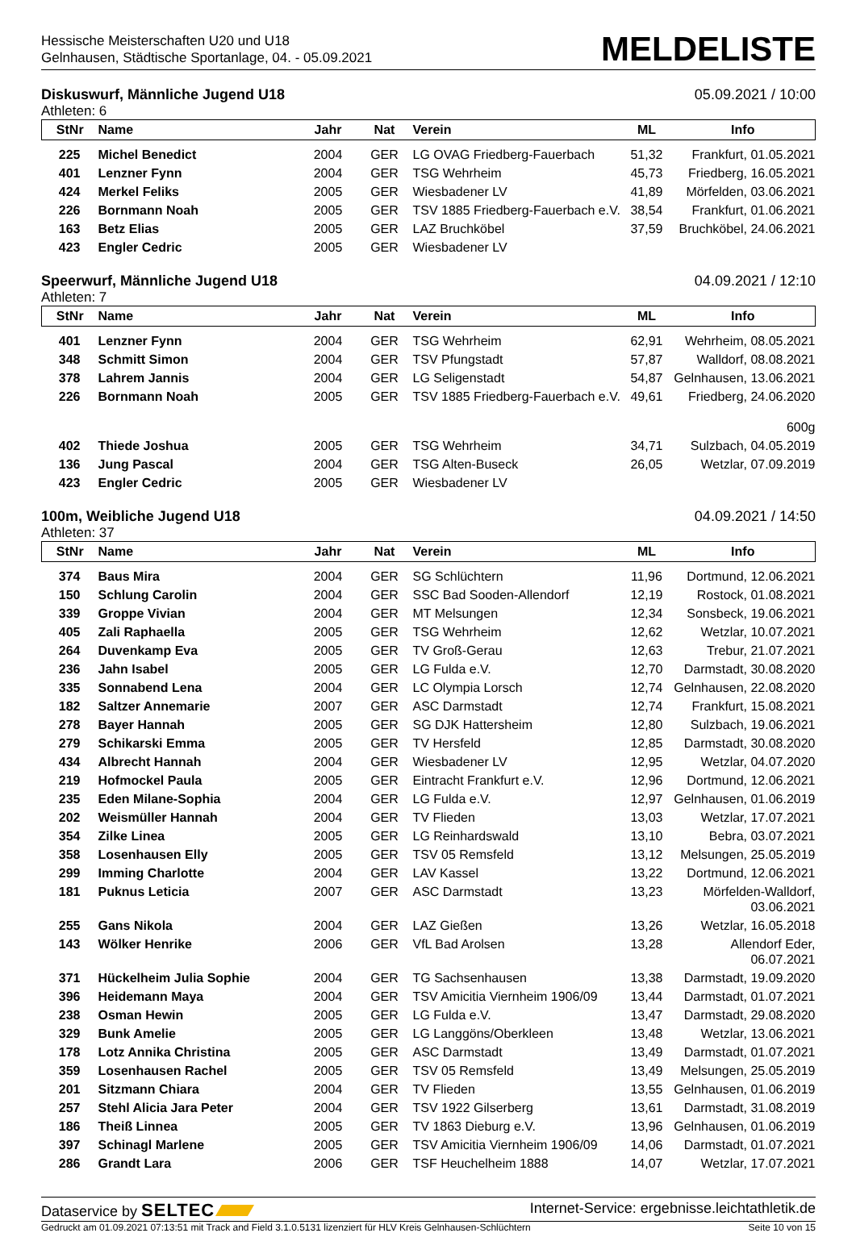Hessische Meisterschaften U20 und U18
Gelnhausen, Städtische Sportanlage, 04. - 05.09.2021
MELDELISTE
Diskuswurf, Männliche Jugend U18 05.09.2021 / 10:00
Athleten: 6
| StNr | Name | Jahr | Nat | Verein | ML | Info |
| --- | --- | --- | --- | --- | --- | --- |
| 225 | Michel Benedict | 2004 | GER | LG OVAG Friedberg-Fauerbach | 51,32 | Frankfurt, 01.05.2021 |
| 401 | Lenzner Fynn | 2004 | GER | TSG Wehrheim | 45,73 | Friedberg, 16.05.2021 |
| 424 | Merkel Feliks | 2005 | GER | Wiesbadener LV | 41,89 | Mörfelden, 03.06.2021 |
| 226 | Bornmann Noah | 2005 | GER | TSV 1885 Friedberg-Fauerbach e.V. | 38,54 | Frankfurt, 01.06.2021 |
| 163 | Betz Elias | 2005 | GER | LAZ Bruchköbel | 37,59 | Bruchköbel, 24.06.2021 |
| 423 | Engler Cedric | 2005 | GER | Wiesbadener LV | | |
Speerwurf, Männliche Jugend U18 04.09.2021 / 12:10
Athleten: 7
| StNr | Name | Jahr | Nat | Verein | ML | Info |
| --- | --- | --- | --- | --- | --- | --- |
| 401 | Lenzner Fynn | 2004 | GER | TSG Wehrheim | 62,91 | Wehrheim, 08.05.2021 |
| 348 | Schmitt Simon | 2004 | GER | TSV Pfungstadt | 57,87 | Walldorf, 08.08.2021 |
| 378 | Lahrem Jannis | 2004 | GER | LG Seligenstadt | 54,87 | Gelnhausen, 13.06.2021 |
| 226 | Bornmann Noah | 2005 | GER | TSV 1885 Friedberg-Fauerbach e.V. | 49,61 | Friedberg, 24.06.2020 600g |
| 402 | Thiede Joshua | 2005 | GER | TSG Wehrheim | 34,71 | Sulzbach, 04.05.2019 |
| 136 | Jung Pascal | 2004 | GER | TSG Alten-Buseck | 26,05 | Wetzlar, 07.09.2019 |
| 423 | Engler Cedric | 2005 | GER | Wiesbadener LV | | |
100m, Weibliche Jugend U18 04.09.2021 / 14:50
Athleten: 37
| StNr | Name | Jahr | Nat | Verein | ML | Info |
| --- | --- | --- | --- | --- | --- | --- |
| 374 | Baus Mira | 2004 | GER | SG Schlüchtern | 11,96 | Dortmund, 12.06.2021 |
| 150 | Schlung Carolin | 2004 | GER | SSC Bad Sooden-Allendorf | 12,19 | Rostock, 01.08.2021 |
| 339 | Groppe Vivian | 2004 | GER | MT Melsungen | 12,34 | Sonsbeck, 19.06.2021 |
| 405 | Zali Raphaella | 2005 | GER | TSG Wehrheim | 12,62 | Wetzlar, 10.07.2021 |
| 264 | Duvenkamp Eva | 2005 | GER | TV Groß-Gerau | 12,63 | Trebur, 21.07.2021 |
| 236 | Jahn Isabel | 2005 | GER | LG Fulda e.V. | 12,70 | Darmstadt, 30.08.2020 |
| 335 | Sonnabend Lena | 2004 | GER | LC Olympia Lorsch | 12,74 | Gelnhausen, 22.08.2020 |
| 182 | Saltzer Annemarie | 2007 | GER | ASC Darmstadt | 12,74 | Frankfurt, 15.08.2021 |
| 278 | Bayer Hannah | 2005 | GER | SG DJK Hattersheim | 12,80 | Sulzbach, 19.06.2021 |
| 279 | Schikarski Emma | 2005 | GER | TV Hersfeld | 12,85 | Darmstadt, 30.08.2020 |
| 434 | Albrecht Hannah | 2004 | GER | Wiesbadener LV | 12,95 | Wetzlar, 04.07.2020 |
| 219 | Hofmockel Paula | 2005 | GER | Eintracht Frankfurt e.V. | 12,96 | Dortmund, 12.06.2021 |
| 235 | Eden Milane-Sophia | 2004 | GER | LG Fulda e.V. | 12,97 | Gelnhausen, 01.06.2019 |
| 202 | Weismüller Hannah | 2004 | GER | TV Flieden | 13,03 | Wetzlar, 17.07.2021 |
| 354 | Zilke Linea | 2005 | GER | LG Reinhardswald | 13,10 | Bebra, 03.07.2021 |
| 358 | Losenhausen Elly | 2005 | GER | TSV 05 Remsfeld | 13,12 | Melsungen, 25.05.2019 |
| 299 | Imming Charlotte | 2004 | GER | LAV Kassel | 13,22 | Dortmund, 12.06.2021 |
| 181 | Puknus Leticia | 2007 | GER | ASC Darmstadt | 13,23 | Mörfelden-Walldorf, 03.06.2021 |
| 255 | Gans Nikola | 2004 | GER | LAZ Gießen | 13,26 | Wetzlar, 16.05.2018 |
| 143 | Wölker Henrike | 2006 | GER | VfL Bad Arolsen | 13,28 | Allendorf Eder, 06.07.2021 |
| 371 | Hückelheim Julia Sophie | 2004 | GER | TG Sachsenhausen | 13,38 | Darmstadt, 19.09.2020 |
| 396 | Heidemann Maya | 2004 | GER | TSV Amicitia Viernheim 1906/09 | 13,44 | Darmstadt, 01.07.2021 |
| 238 | Osman Hewin | 2005 | GER | LG Fulda e.V. | 13,47 | Darmstadt, 29.08.2020 |
| 329 | Bunk Amelie | 2005 | GER | LG Langgöns/Oberkleen | 13,48 | Wetzlar, 13.06.2021 |
| 178 | Lotz Annika Christina | 2005 | GER | ASC Darmstadt | 13,49 | Darmstadt, 01.07.2021 |
| 359 | Losenhausen Rachel | 2005 | GER | TSV 05 Remsfeld | 13,49 | Melsungen, 25.05.2019 |
| 201 | Sitzmann Chiara | 2004 | GER | TV Flieden | 13,55 | Gelnhausen, 01.06.2019 |
| 257 | Stehl Alicia Jara Peter | 2004 | GER | TSV 1922 Gilserberg | 13,61 | Darmstadt, 31.08.2019 |
| 186 | Theiß Linnea | 2005 | GER | TV 1863 Dieburg e.V. | 13,96 | Gelnhausen, 01.06.2019 |
| 397 | Schinagl Marlene | 2005 | GER | TSV Amicitia Viernheim 1906/09 | 14,06 | Darmstadt, 01.07.2021 |
| 286 | Grandt Lara | 2006 | GER | TSF Heuchelheim 1888 | 14,07 | Wetzlar, 17.07.2021 |
Dataservice by SELTEC Internet-Service: ergebnisse.leichtathletik.de
Gedruckt am 01.09.2021 07:13:51 mit Track and Field 3.1.0.5131 lizenziert für HLV Kreis Gelnhausen-Schlüchtern Seite 10 von 15